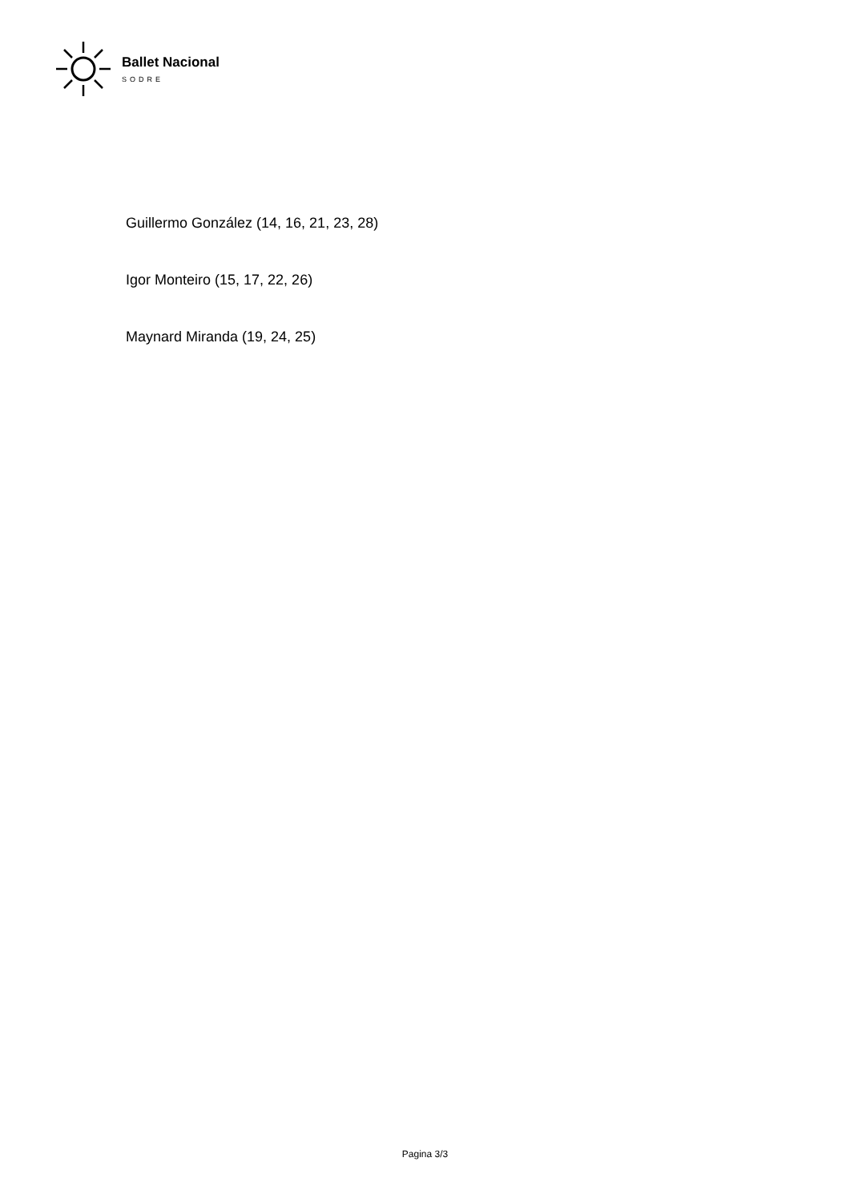Ballet Nacional
SODRE
Guillermo González (14, 16, 21, 23, 28)
Igor Monteiro (15, 17, 22, 26)
Maynard Miranda (19, 24, 25)
Pagina 3/3